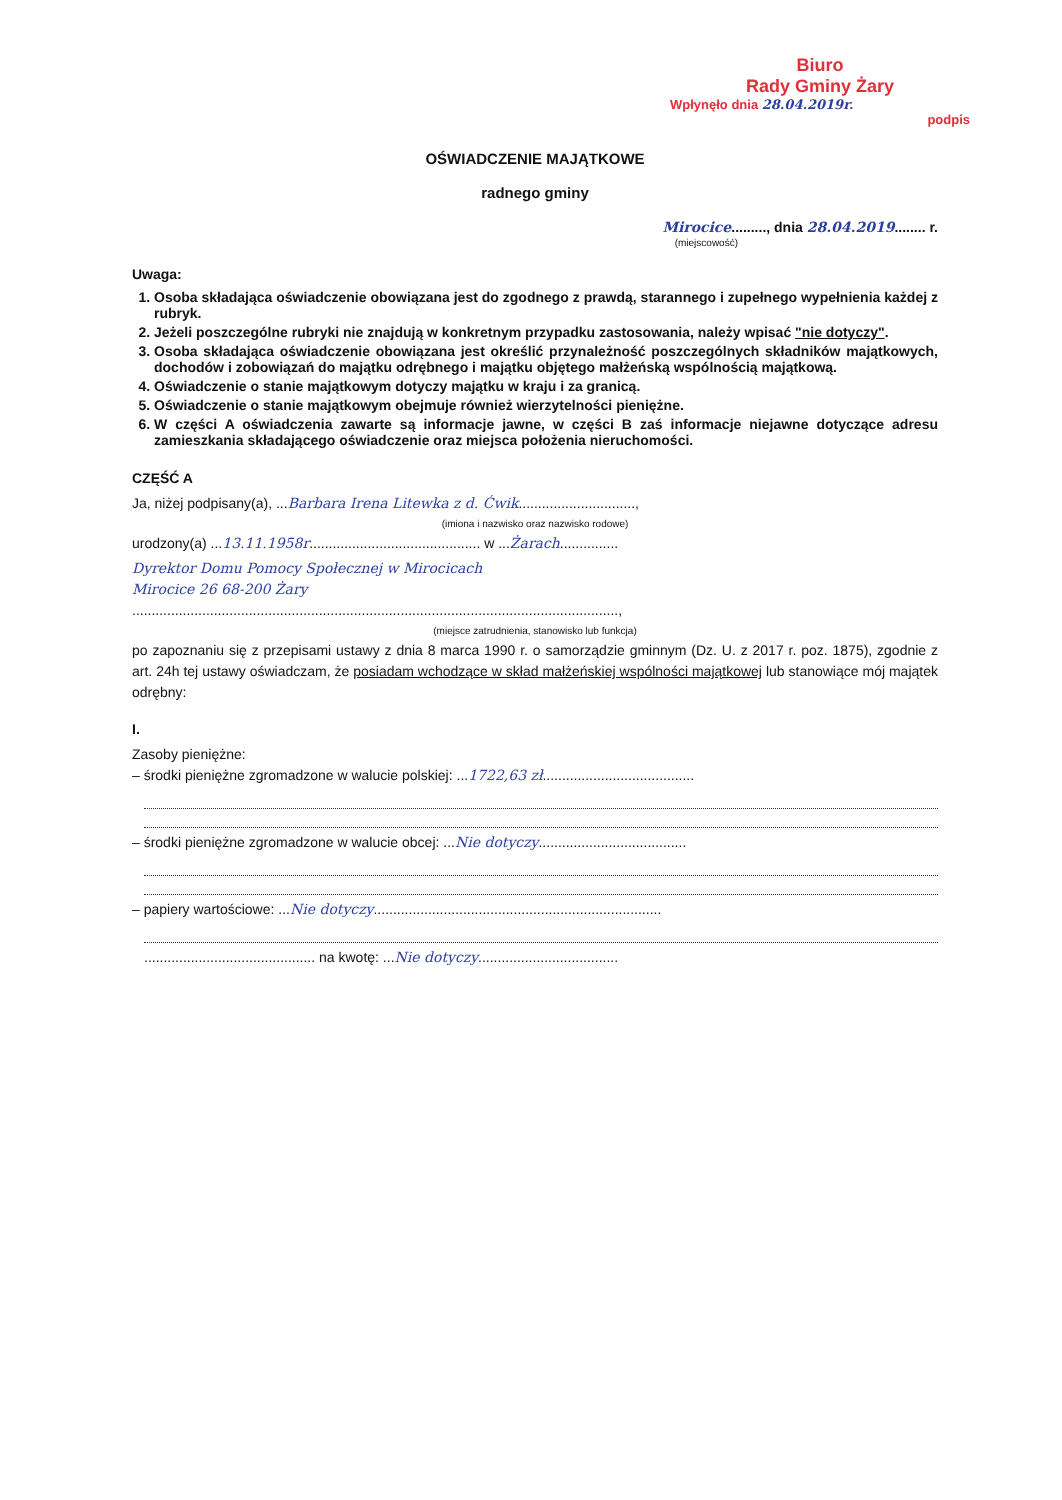Biuro
Rady Gminy Żary
Wpłynęło dnia 28.04.2019r.
podpis
OŚWIADCZENIE MAJĄTKOWE
radnego gminy
Mirocice........., dnia 28.04.2019........ r.
(miejscowość)
Uwaga:
1. Osoba składająca oświadczenie obowiązana jest do zgodnego z prawdą, starannego i zupełnego wypełnienia każdej z rubryk.
2. Jeżeli poszczególne rubryki nie znajdują w konkretnym przypadku zastosowania, należy wpisać "nie dotyczy".
3. Osoba składająca oświadczenie obowiązana jest określić przynależność poszczególnych składników majątkowych, dochodów i zobowiązań do majątku odrębnego i majątku objętego małżeńską wspólnością majątkową.
4. Oświadczenie o stanie majątkowym dotyczy majątku w kraju i za granicą.
5. Oświadczenie o stanie majątkowym obejmuje również wierzytelności pieniężne.
6. W części A oświadczenia zawarte są informacje jawne, w części B zaś informacje niejawne dotyczące adresu zamieszkania składającego oświadczenie oraz miejsca położenia nieruchomości.
CZĘŚĆ A
Ja, niżej podpisany(a), ...Barbara Irena Litewka z d. Ćwik..............................,
(imiona i nazwisko oraz nazwisko rodowe)
urodzony(a) ...13.11.1958r............................................ w ...Żarach...............
Dyrektor Domu Pomocy Społecznej w Mirocicach
Mirocice 26 68-200 Żary
.............................................................................................................................,
(miejsce zatrudnienia, stanowisko lub funkcja)
po zapoznaniu się z przepisami ustawy z dnia 8 marca 1990 r. o samorządzie gminnym (Dz. U. z 2017 r. poz. 1875), zgodnie z art. 24h tej ustawy oświadczam, że posiadam wchodzące w skład małżeńskiej wspólności majątkowej lub stanowiące mój majątek odrębny:
I.
Zasoby pieniężne:
– środki pieniężne zgromadzone w walucie polskiej: ...1722,63 zł.......................................
– środki pieniężne zgromadzone w walucie obcej: ...Nie dotyczy......................................
– papiery wartościowe: ...Nie dotyczy..........................................................................
............................................ na kwotę: ...Nie dotyczy....................................